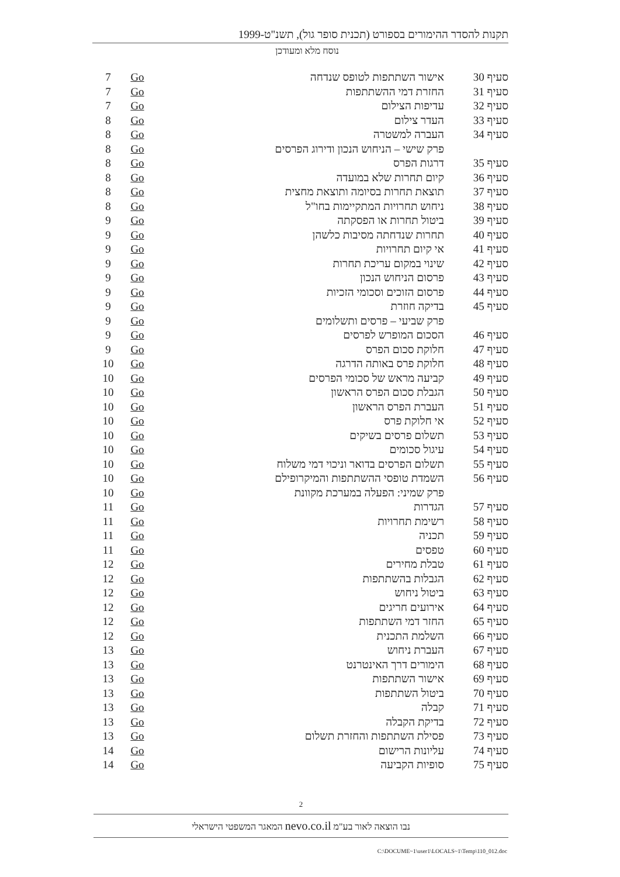תקנות להסדר ההימורים בספורט (תכנית סופר גול), תשנ"ט-1999
נוסח מלא ומעודכן
| סעיף 30 | אישור השתתפות לטופס שנדחה | Go | 7 |
| סעיף 31 | החזרת דמי ההשתתפות | Go | 7 |
| סעיף 32 | עדיפות הצילום | Go | 7 |
| סעיף 33 | העדר צילום | Go | 8 |
| סעיף 34 | העברה למשטרה | Go | 8 |
| | פרק שישי – הניחוש הנכון ודירוג הפרסים | Go | 8 |
| סעיף 35 | דרגות הפרס | Go | 8 |
| סעיף 36 | קיום תחרות שלא במועדה | Go | 8 |
| סעיף 37 | תוצאת תחרות בסיומה ותוצאת מחצית | Go | 8 |
| סעיף 38 | ניחוש תחרויות המתקיימות בחו"ל | Go | 8 |
| סעיף 39 | ביטול תחרות או הפסקתה | Go | 9 |
| סעיף 40 | תחרות שנדחתה מסיבות כלשהן | Go | 9 |
| סעיף 41 | אי קיום תחרויות | Go | 9 |
| סעיף 42 | שינוי במקום עריכת תחרות | Go | 9 |
| סעיף 43 | פרסום הניחוש הנכון | Go | 9 |
| סעיף 44 | פרסום הזוכים וסכומי הזכיות | Go | 9 |
| סעיף 45 | בדיקה חוזרת | Go | 9 |
| | פרק שביעי – פרסים ותשלומים | Go | 9 |
| סעיף 46 | הסכום המופרש לפרסים | Go | 9 |
| סעיף 47 | חלוקת סכום הפרס | Go | 9 |
| סעיף 48 | חלוקת פרס באותה הדרגה | Go | 10 |
| סעיף 49 | קביעה מראש של סכומי הפרסים | Go | 10 |
| סעיף 50 | הגבלת סכום הפרס הראשון | Go | 10 |
| סעיף 51 | העברת הפרס הראשון | Go | 10 |
| סעיף 52 | אי חלוקת פרס | Go | 10 |
| סעיף 53 | תשלום פרסים בשיקים | Go | 10 |
| סעיף 54 | עיגול סכומים | Go | 10 |
| סעיף 55 | תשלום הפרסים בדואר וניכוי דמי משלוח | Go | 10 |
| סעיף 56 | השמדת טופסי ההשתתפות והמיקרופילם | Go | 10 |
| | פרק שמיני: הפעלה במערכת מקוונת | Go | 10 |
| סעיף 57 | הגדרות | Go | 11 |
| סעיף 58 | רשימת תחרויות | Go | 11 |
| סעיף 59 | תכניה | Go | 11 |
| סעיף 60 | טפסים | Go | 11 |
| סעיף 61 | טבלת מחירים | Go | 12 |
| סעיף 62 | הגבלות בהשתתפות | Go | 12 |
| סעיף 63 | ביטול ניחוש | Go | 12 |
| סעיף 64 | אירועים חריגים | Go | 12 |
| סעיף 65 | החזר דמי השתתפות | Go | 12 |
| סעיף 66 | השלמת התכנית | Go | 12 |
| סעיף 67 | העברת ניחוש | Go | 13 |
| סעיף 68 | הימורים דרך האינטרנט | Go | 13 |
| סעיף 69 | אישור השתתפות | Go | 13 |
| סעיף 70 | ביטול השתתפות | Go | 13 |
| סעיף 71 | קבלה | Go | 13 |
| סעיף 72 | בדיקת הקבלה | Go | 13 |
| סעיף 73 | פסילת השתתפות והחזרת תשלום | Go | 13 |
| סעיף 74 | עליונות הרישום | Go | 14 |
| סעיף 75 | סופיות הקביעה | Go | 14 |
2
נבו הוצאה לאור בע"מ nevo.co.il המאגר המשפטי הישראלי
C:\DOCUME~1\user1\LOCALS~1\Temp\110_012.doc